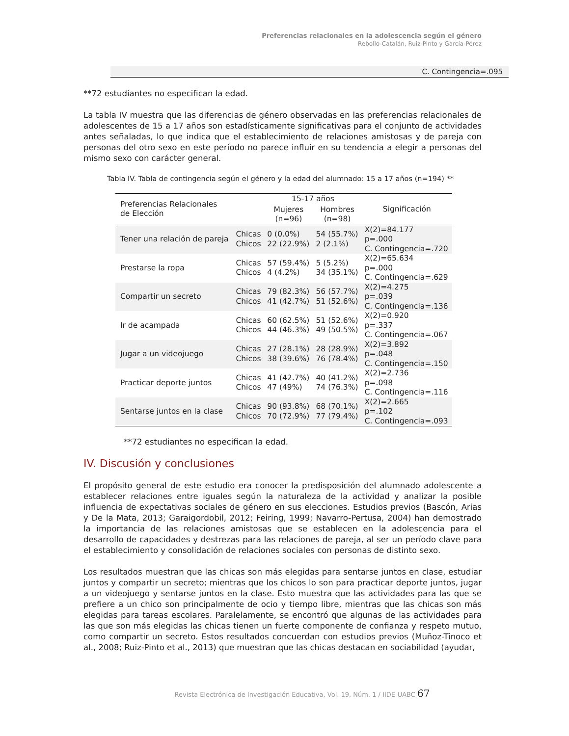Preferencias relacionales en la adolescencia según el género
Rebollo-Catalán, Ruiz-Pinto y García-Pérez
C. Contingencia=.095
**72 estudiantes no especifican la edad.
La tabla IV muestra que las diferencias de género observadas en las preferencias relacionales de adolescentes de 15 a 17 años son estadísticamente significativas para el conjunto de actividades antes señaladas, lo que indica que el establecimiento de relaciones amistosas y de pareja con personas del otro sexo en este período no parece influir en su tendencia a elegir a personas del mismo sexo con carácter general.
Tabla IV. Tabla de contingencia según el género y la edad del alumnado: 15 a 17 años (n=194) **
| Preferencias Relacionales de Elección | | 15-17 años | | Significación |
| --- | --- | --- | --- | --- |
| | | Mujeres (n=96) | Hombres (n=98) | |
| Tener una relación de pareja | Chicas Chicos | 0 (0.0%) 22 (22.9%) | 54 (55.7%) 2 (2.1%) | X(2)=84.177 p=.000 C. Contingencia=.720 |
| Prestarse la ropa | Chicas Chicos | 57 (59.4%) 4 (4.2%) | 5 (5.2%) 34 (35.1%) | X(2)=65.634 p=.000 C. Contingencia=.629 |
| Compartir un secreto | Chicas Chicos | 79 (82.3%) 41 (42.7%) | 56 (57.7%) 51 (52.6%) | X(2)=4.275 p=.039 C. Contingencia=.136 |
| Ir de acampada | Chicas Chicos | 60 (62.5%) 44 (46.3%) | 51 (52.6%) 49 (50.5%) | X(2)=0.920 p=.337 C. Contingencia=.067 |
| Jugar a un videojuego | Chicas Chicos | 27 (28.1%) 38 (39.6%) | 28 (28.9%) 76 (78.4%) | X(2)=3.892 p=.048 C. Contingencia=.150 |
| Practicar deporte juntos | Chicas Chicos | 41 (42.7%) 47 (49%) | 40 (41.2%) 74 (76.3%) | X(2)=2.736 p=.098 C. Contingencia=.116 |
| Sentarse juntos en la clase | Chicas Chicos | 90 (93.8%) 70 (72.9%) | 68 (70.1%) 77 (79.4%) | X(2)=2.665 p=.102 C. Contingencia=.093 |
**72 estudiantes no especifican la edad.
IV. Discusión y conclusiones
El propósito general de este estudio era conocer la predisposición del alumnado adolescente a establecer relaciones entre iguales según la naturaleza de la actividad y analizar la posible influencia de expectativas sociales de género en sus elecciones. Estudios previos (Bascón, Arias y De la Mata, 2013; Garaigordobil, 2012; Feiring, 1999; Navarro-Pertusa, 2004) han demostrado la importancia de las relaciones amistosas que se establecen en la adolescencia para el desarrollo de capacidades y destrezas para las relaciones de pareja, al ser un período clave para el establecimiento y consolidación de relaciones sociales con personas de distinto sexo.
Los resultados muestran que las chicas son más elegidas para sentarse juntos en clase, estudiar juntos y compartir un secreto; mientras que los chicos lo son para practicar deporte juntos, jugar a un videojuego y sentarse juntos en la clase. Esto muestra que las actividades para las que se prefiere a un chico son principalmente de ocio y tiempo libre, mientras que las chicas son más elegidas para tareas escolares. Paralelamente, se encontró que algunas de las actividades para las que son más elegidas las chicas tienen un fuerte componente de confianza y respeto mutuo, como compartir un secreto. Estos resultados concuerdan con estudios previos (Muñoz-Tinoco et al., 2008; Ruiz-Pinto et al., 2013) que muestran que las chicas destacan en sociabilidad (ayudar,
Revista Electrónica de Investigación Educativa, Vol. 19, Núm. 1 / IIDE-UABC 67